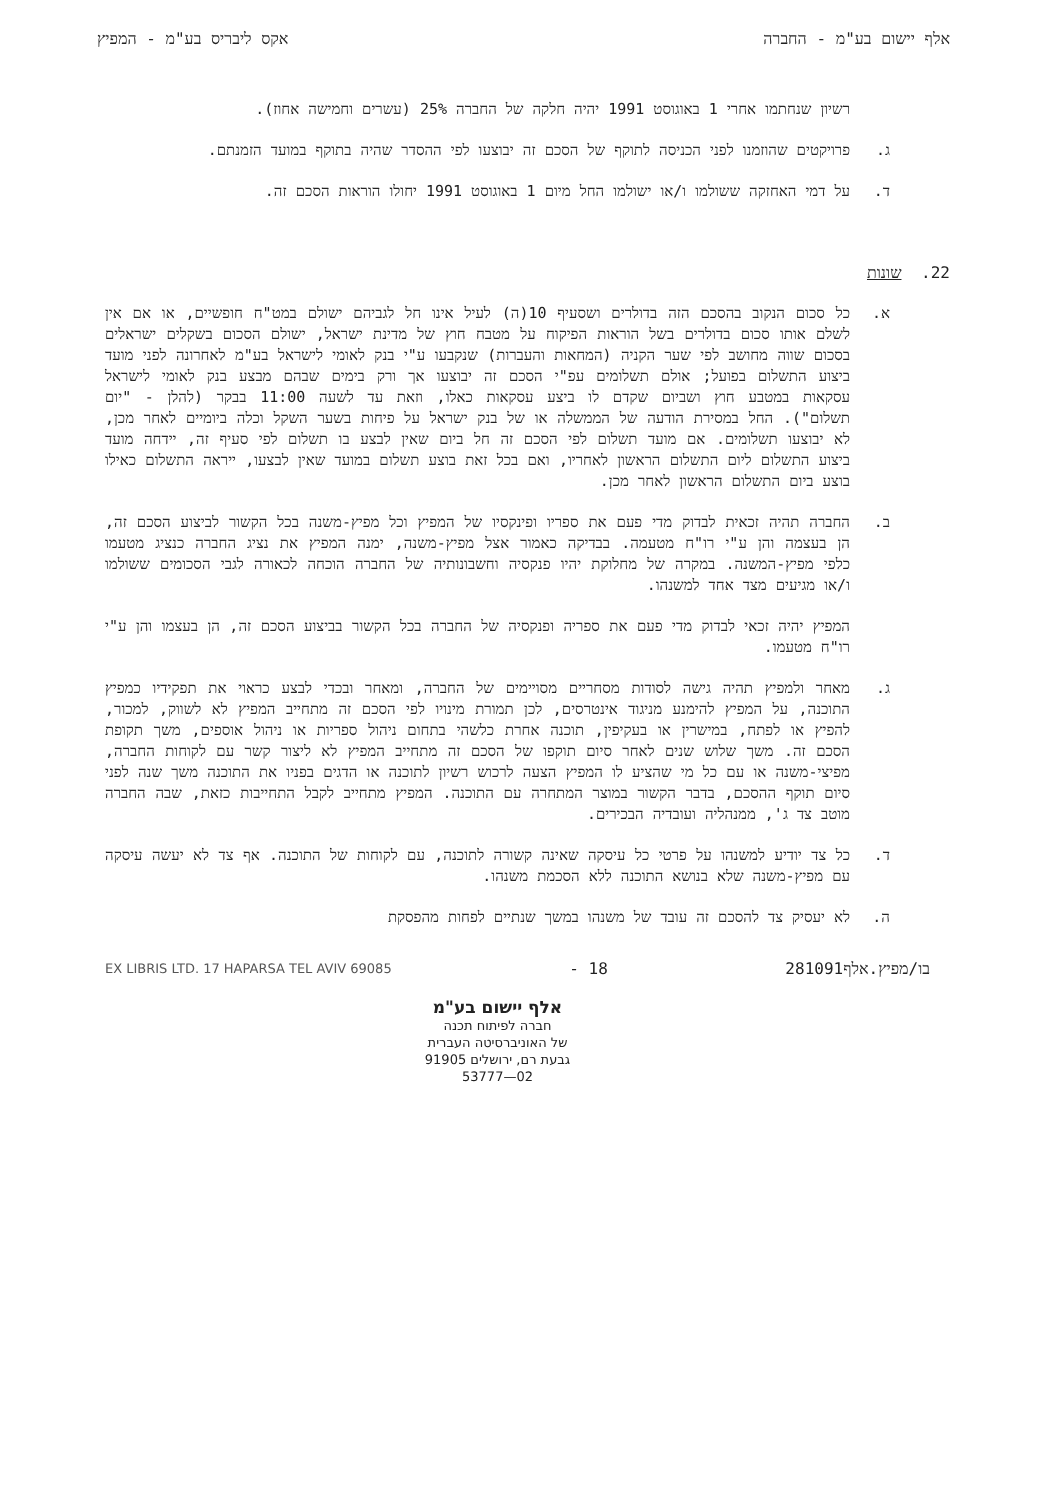אלף יישום בע"מ - החברה אקס ליבריס בע"מ - המפיץ
רשיון שנחתמו אחרי 1 באוגוסט 1991 יהיה חלקה של החברה 25% (עשרים וחמישה אחוז).
ג. פרויקטים שהוזמנו לפני הכניסה לתוקף של הסכם זה יבוצעו לפי ההסדר שהיה בתוקף במועד הזמנתם.
ד. על דמי האחזקה ששולמו ו/או ישולמו החל מיום 1 באוגוסט 1991 יחולו הוראות הסכם זה.
22. שונות
א. כל סכום הנקוב בהסכם הזה בדולרים ושסעיף 10(ה) לעיל אינו חל לגביהם ישולם במט"ח חופשיים, או אם אין לשלם אותו סכום בדולרים בשל הוראות הפיקוח על מטבח חוץ של מדינת ישראל, ישולם הסכום בשקלים ישראלים בסכום שווה מחושב לפי שער הקניה (המחאות והעברות) שנקבעו ע"י בנק לאומי לישראל בע"מ לאחרונה לפני מועד ביצוע התשלום בפועל; אולם תשלומים עפ"י הסכם זה יבוצעו אך ורק בימים שבהם מבצע בנק לאומי לישראל עסקאות במטבע חוץ ושביום שקדם לו ביצע עסקאות כאלו, וזאת עד לשעה 11:00 בבקר (להלן - "יום תשלום"). החל במסירת הודעה של הממשלה או של בנק ישראל על פיחות בשער השקל וכלה ביומיים לאחר מכן, לא יבוצעו תשלומים. אם מועד תשלום לפי הסכם זה חל ביום שאין לבצע בו תשלום לפי סעיף זה, יידחה מועד ביצוע התשלום ליום התשלום הראשון לאחריו, ואם בכל זאת בוצע תשלום במועד שאין לבצעו, ייראה התשלום כאילו בוצע ביום התשלום הראשון לאחר מכן.
ב. החברה תהיה זכאית לבדוק מדי פעם את ספריו ופינקסיו של המפיץ וכל מפיץ-משנה בכל הקשור לביצוע הסכם זה, הן בעצמה והן ע"י רו"ח מטעמה. בבדיקה כאמור אצל מפיץ-משנה, ימנה המפיץ את נציג החברה כנציג מטעמו כלפי מפיץ-המשנה. במקרה של מחלוקת יהיו פנקסיה וחשבונותיה של החברה הוכחה לכאורה לגבי הסכומים ששולמו ו/או מגיעים מצד אחד למשנהו.
המפיץ יהיה זכאי לבדוק מדי פעם את ספריה ופנקסיה של החברה בכל הקשור בביצוע הסכם זה, הן בעצמו והן ע"י רו"ח מטעמו.
ג. מאחר ולמפיץ תהיה גישה לסודות מסחריים מסויימים של החברה, ומאחר ובכדי לבצע כראוי את תפקידיו כמפיץ התוכנה, על המפיץ להימנע מניגוד אינטרסים, לכן תמורת מינויו לפי הסכם זה מתחייב המפיץ לא לשווק, למכור, להפיץ או לפתח, במישרין או בעקיפין, תוכנה אחרת כלשהי בתחום ניהול ספריות או ניהול אוספים, משך תקופת הסכם זה. משך שלוש שנים לאחר סיום תוקפו של הסכם זה מתחייב המפיץ לא ליצור קשר עם לקוחות החברה, מפיצי-משנה או עם כל מי שהציע לו המפיץ הצעה לרכוש רשיון לתוכנה או הדגים בפניו את התוכנה משך שנה לפני סיום תוקף ההסכם, בדבר הקשור במוצר המתחרה עם התוכנה. המפיץ מתחייב לקבל התחייבות כזאת, שבה החברה מוטב צד ג', ממנהליה ועובדיה הבכירים.
ד. כל צד יודיע למשנהו על פרטי כל עיסקה שאינה קשורה לתוכנה, עם לקוחות של התוכנה. אף צד לא יעשה עיסקה עם מפיץ-משנה שלא בנושא התוכנה ללא הסכמת משנהו.
ה. לא יעסיק צד להסכם זה עובד של משנהו במשך שנתיים לפחות מהפסקת
בו/מפיץ.אלף281091 18 - EX LIBRIS LTD. 17 HAPARSA TEL AVIV 69085
אלף יישום בע"מ
חברה לפיתוח תכנה
של האוניברסיטה העברית
גבעת רם, ירושלים 91905
02—53777